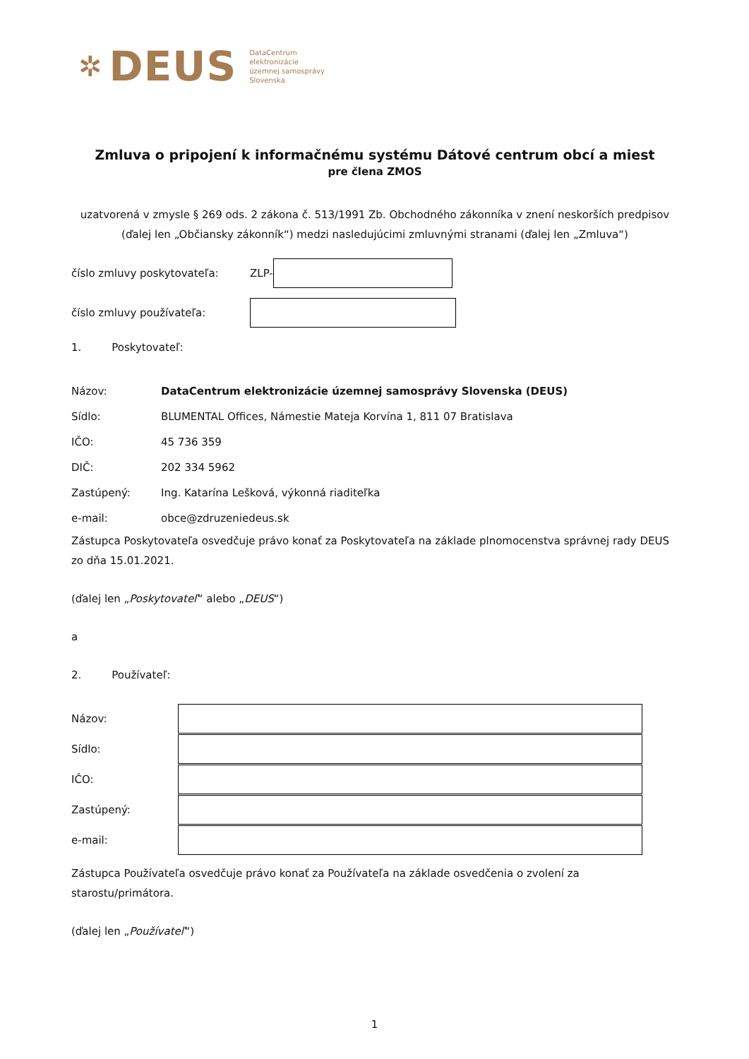✲ DEUS DataCentrum
elektronizácie
územnej samosprávy
Slovenska
Zmluva o pripojení k informačnému systému Dátové centrum obcí a miest
pre člena ZMOS
uzatvorená v zmysle § 269 ods. 2 zákona č. 513/1991 Zb. Obchodného zákonníka v znení neskorších predpisov (ďalej len „Občiansky zákonník“) medzi nasledujúcimi zmluvnými stranami (ďalej len „Zmluva“)
číslo zmluvy poskytovateľa: ZLP-
číslo zmluvy používateľa:
1. Poskytovateľ:
Názov: DataCentrum elektronizácie územnej samosprávy Slovenska (DEUS)
Sídlo: BLUMENTAL Offices, Námestie Mateja Korvína 1, 811 07 Bratislava
IČO: 45 736 359
DIČ: 202 334 5962
Zastúpený: Ing. Katarína Lešková, výkonná riaditeľka
e-mail: obce@zdruzeniedeus.sk
Zástupca Poskytovateľa osvedčuje právo konať za Poskytovateľa na základe plnomocenstva správnej rady DEUS zo dňa 15.01.2021.
(ďalej len „Poskytovateľ“ alebo „DEUS“)
a
2. Používateľ:
Názov:
Sídlo:
IČO:
Zastúpený:
e-mail:
Zástupca Používateľa osvedčuje právo konať za Používateľa na základe osvedčenia o zvolení za starostu/primátora.
(ďalej len „Používateľ“)
1